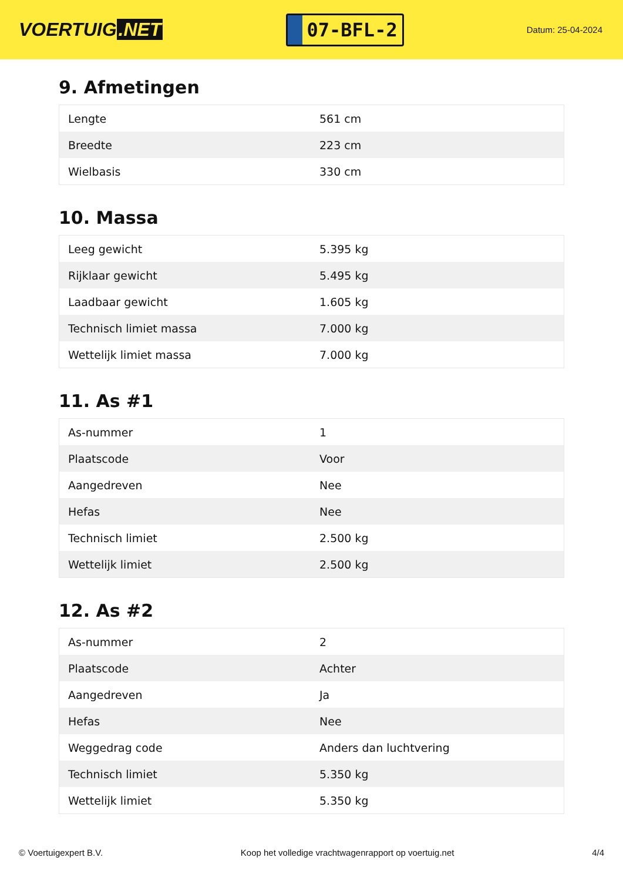VOERTUIG.NET
07-BFL-2
Datum: 25-04-2024
9. Afmetingen
| Lengte | 561 cm |
| Breedte | 223 cm |
| Wielbasis | 330 cm |
10. Massa
| Leeg gewicht | 5.395 kg |
| Rijklaar gewicht | 5.495 kg |
| Laadbaar gewicht | 1.605 kg |
| Technisch limiet massa | 7.000 kg |
| Wettelijk limiet massa | 7.000 kg |
11. As #1
| As-nummer | 1 |
| Plaatscode | Voor |
| Aangedreven | Nee |
| Hefas | Nee |
| Technisch limiet | 2.500 kg |
| Wettelijk limiet | 2.500 kg |
12. As #2
| As-nummer | 2 |
| Plaatscode | Achter |
| Aangedreven | Ja |
| Hefas | Nee |
| Weggedrag code | Anders dan luchtvering |
| Technisch limiet | 5.350 kg |
| Wettelijk limiet | 5.350 kg |
© Voertuigexpert B.V. Koop het volledige vrachtwagenrapport op voertuig.net 4/4